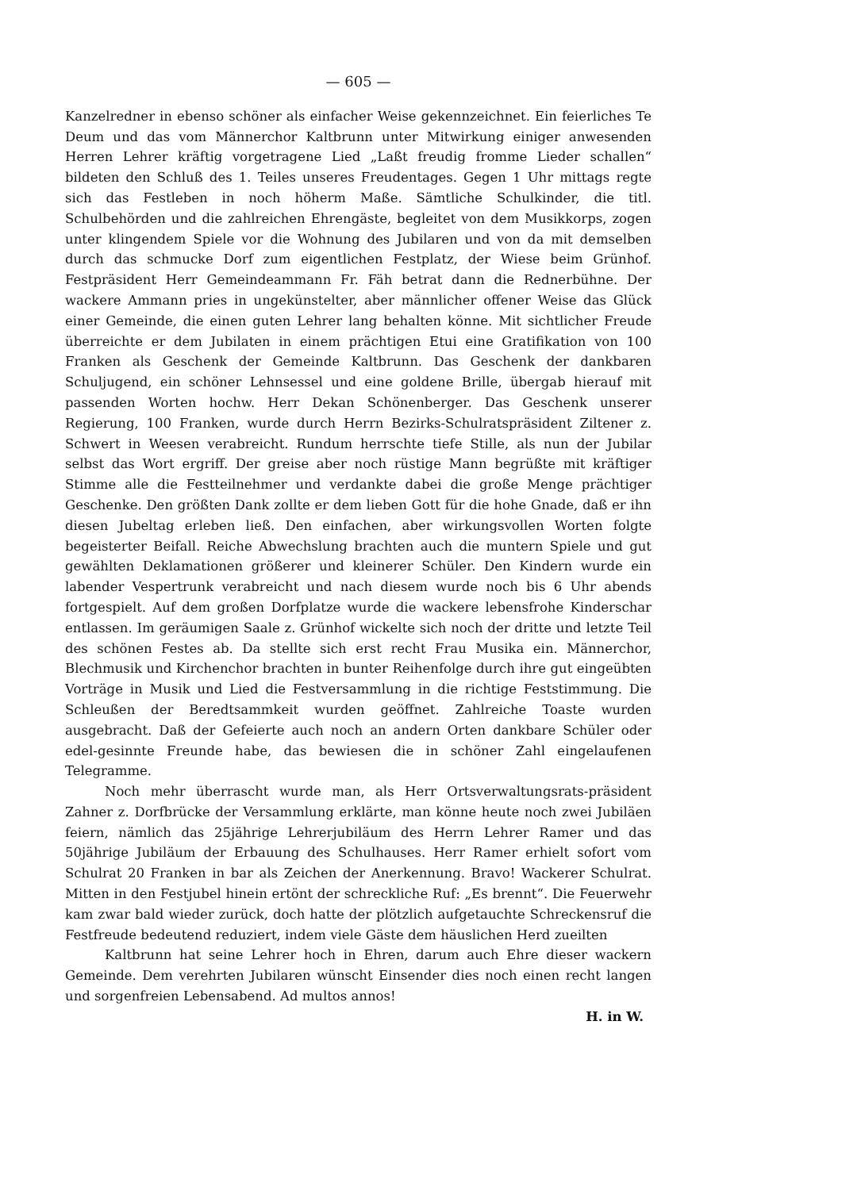— 605 —
Kanzelredner in ebenso schöner als einfacher Weise gekennzeichnet. Ein feierliches Te Deum und das vom Männerchor Kaltbrunn unter Mitwirkung einiger anwesenden Herren Lehrer kräftig vorgetragene Lied „Laßt freudig fromme Lieder schallen“ bildeten den Schluß des 1. Teiles unseres Freudentages. Gegen 1 Uhr mittags regte sich das Festleben in noch höherm Maße. Sämtliche Schulkinder, die titl. Schulbehörden und die zahlreichen Ehrengäste, begleitet von dem Musikkorps, zogen unter klingendem Spiele vor die Wohnung des Jubilaren und von da mit demselben durch das schmucke Dorf zum eigentlichen Festplatz, der Wiese beim Grünhof. Festpräsident Herr Gemeindeammann Fr. Fäh betrat dann die Rednerbühne. Der wackere Ammann pries in ungekünstelter, aber männlicher offener Weise das Glück einer Gemeinde, die einen guten Lehrer lang behalten könne. Mit sichtlicher Freude überreichte er dem Jubilaten in einem prächtigen Etui eine Gratifikation von 100 Franken als Geschenk der Gemeinde Kaltbrunn. Das Geschenk der dankbaren Schuljugend, ein schöner Lehnsessel und eine goldene Brille, übergab hierauf mit passenden Worten hochw. Herr Dekan Schönenberger. Das Geschenk unserer Regierung, 100 Franken, wurde durch Herrn Bezirks-Schulratspräsident Ziltener z. Schwert in Weesen verabreicht. Rundum herrschte tiefe Stille, als nun der Jubilar selbst das Wort ergriff. Der greise aber noch rüstige Mann begrüßte mit kräftiger Stimme alle die Festteilnehmer und verdankte dabei die große Menge prächtiger Geschenke. Den größten Dank zollte er dem lieben Gott für die hohe Gnade, daß er ihn diesen Jubeltag erleben ließ. Den einfachen, aber wirkungsvollen Worten folgte begeisterter Beifall. Reiche Abwechslung brachten auch die muntern Spiele und gut gewählten Deklamationen größerer und kleinerer Schüler. Den Kindern wurde ein labender Vespertrunk verabreicht und nach diesem wurde noch bis 6 Uhr abends fortgespielt. Auf dem großen Dorfplatze wurde die wackere lebensfrohe Kinderschar entlassen. Im geräumigen Saale z. Grünhof wickelte sich noch der dritte und letzte Teil des schönen Festes ab. Da stellte sich erst recht Frau Musika ein. Männerchor, Blechmusik und Kirchenchor brachten in bunter Reihenfolge durch ihre gut eingeübten Vorträge in Musik und Lied die Festversammlung in die richtige Feststimmung. Die Schleußen der Beredtsammkeit wurden geöffnet. Zahlreiche Toaste wurden ausgebracht. Daß der Gefeierte auch noch an andern Orten dankbare Schüler oder edel-gesinnte Freunde habe, das bewiesen die in schöner Zahl eingelaufenen Telegramme.
Noch mehr überrascht wurde man, als Herr Ortsverwaltungsrats-präsident Zahner z. Dorfbrücke der Versammlung erklärte, man könne heute noch zwei Jubiläen feiern, nämlich das 25jährige Lehrerjubiläum des Herrn Lehrer Ramer und das 50jährige Jubiläum der Erbauung des Schulhauses. Herr Ramer erhielt sofort vom Schulrat 20 Franken in bar als Zeichen der Anerkennung. Bravo! Wackerer Schulrat. Mitten in den Festjubel hinein ertönt der schreckliche Ruf: „Es brennt“. Die Feuerwehr kam zwar bald wieder zurück, doch hatte der plötzlich aufgetauchte Schreckensruf die Festfreude bedeutend reduziert, indem viele Gäste dem häuslichen Herd zueilten
Kaltbrunn hat seine Lehrer hoch in Ehren, darum auch Ehre dieser wackern Gemeinde. Dem verehrten Jubilaren wünscht Einsender dies noch einen recht langen und sorgenfreien Lebensabend. Ad multos annos!
H. in W.